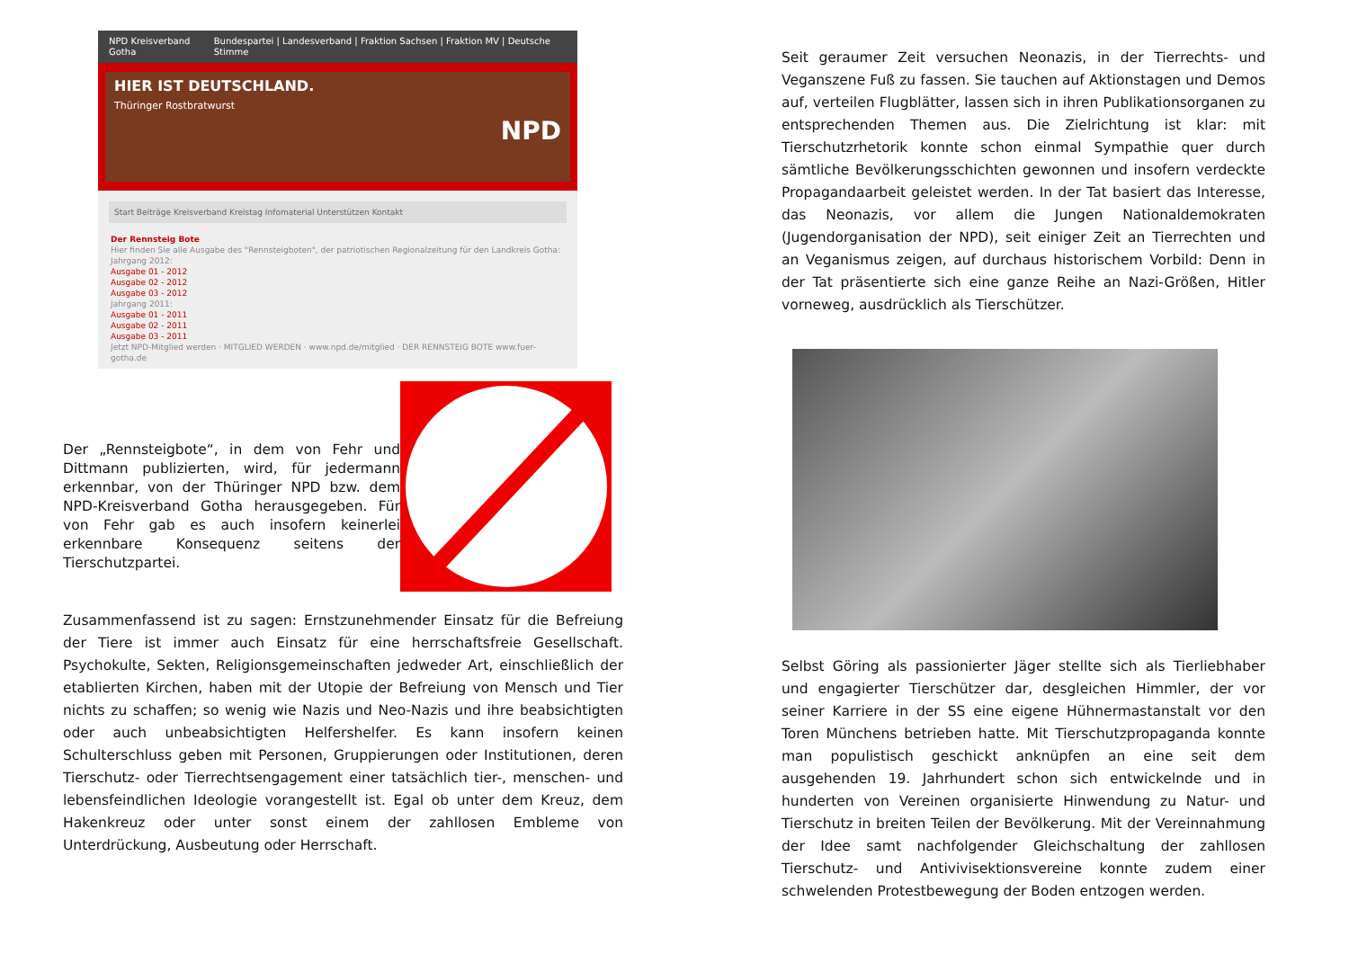NPD Kreisverband Gotha Bundespartei | Landesverband | Fraktion Sachsen | Fraktion MV | Deutsche Stimme
HIER IST DEUTSCHLAND.
Thüringer Rostbratwurst NPD
Start Beiträge Kreisverband Kreistag Infomaterial Unterstützen Kontakt
Der Rennsteig Bote
Hier finden Sie alle Ausgabe des "Rennsteigboten", der patriotischen Regionalzeitung für den Landkreis Gotha:
Jahrgang 2012:
Ausgabe 01 - 2012
Ausgabe 02 - 2012
Ausgabe 03 - 2012
Jahrgang 2011:
Ausgabe 01 - 2011
Ausgabe 02 - 2011
Ausgabe 03 - 2011
Jetzt NPD-Mitglied werden · MITGLIED WERDEN · www.npd.de/mitglied · DER RENNSTEIG BOTE www.fuer-gotha.de
Der „Rennsteigbote“, in dem von Fehr und Dittmann publizierten, wird, für jedermann erkennbar, von der Thüringer NPD bzw. dem NPD-Kreisverband Gotha herausgegeben. Für von Fehr gab es auch insofern keinerlei erkennbare Konsequenz seitens der Tierschutzpartei.
Zusammenfassend ist zu sagen: Ernstzunehmender Einsatz für die Befreiung der Tiere ist immer auch Einsatz für eine herrschaftsfreie Gesellschaft. Psychokulte, Sekten, Religionsgemeinschaften jedweder Art, einschließlich der etablierten Kirchen, haben mit der Utopie der Befreiung von Mensch und Tier nichts zu schaffen; so wenig wie Nazis und Neo-Nazis und ihre beabsichtigten oder auch unbeabsichtigten Helfershelfer. Es kann insofern keinen Schulterschluss geben mit Personen, Gruppierungen oder Institutionen, deren Tierschutz- oder Tierrechtsengagement einer tatsächlich tier-, menschen- und lebensfeindlichen Ideologie vorangestellt ist. Egal ob unter dem Kreuz, dem Hakenkreuz oder unter sonst einem der zahllosen Embleme von Unterdrückung, Ausbeutung oder Herrschaft.
Seit geraumer Zeit versuchen Neonazis, in der Tierrechts- und Veganszene Fuß zu fassen. Sie tauchen auf Aktionstagen und Demos auf, verteilen Flugblätter, lassen sich in ihren Publikationsorganen zu entsprechenden Themen aus. Die Zielrichtung ist klar: mit Tierschutzrhetorik konnte schon einmal Sympathie quer durch sämtliche Bevölkerungsschichten gewonnen und insofern verdeckte Propagandaarbeit geleistet werden. In der Tat basiert das Interesse, das Neonazis, vor allem die Jungen Nationaldemokraten (Jugendorganisation der NPD), seit einiger Zeit an Tierrechten und an Veganismus zeigen, auf durchaus historischem Vorbild: Denn in der Tat präsentierte sich eine ganze Reihe an Nazi-Größen, Hitler vorneweg, ausdrücklich als Tierschützer.
Selbst Göring als passionierter Jäger stellte sich als Tierliebhaber und engagierter Tierschützer dar, desgleichen Himmler, der vor seiner Karriere in der SS eine eigene Hühnermastanstalt vor den Toren Münchens betrieben hatte. Mit Tierschutzpropaganda konnte man populistisch geschickt anknüpfen an eine seit dem ausgehenden 19. Jahrhundert schon sich entwickelnde und in hunderten von Vereinen organisierte Hinwendung zu Natur- und Tierschutz in breiten Teilen der Bevölkerung. Mit der Vereinnahmung der Idee samt nachfolgender Gleichschaltung der zahllosen Tierschutz- und Antivivisektionsvereine konnte zudem einer schwelenden Protestbewegung der Boden entzogen werden.